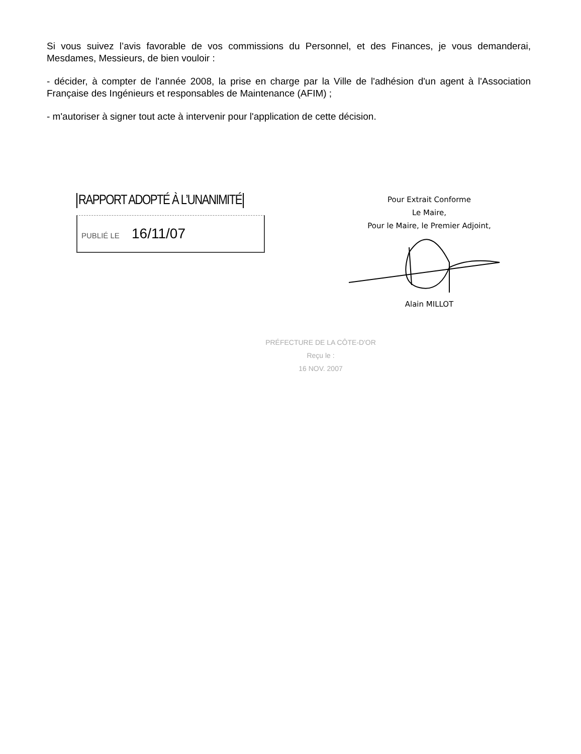Si vous suivez l’avis favorable de vos commissions du Personnel, et des Finances, je vous demanderai, Mesdames, Messieurs, de bien vouloir :
- décider, à compter de l'année 2008, la prise en charge par la Ville de l'adhésion d'un agent à l'Association Française des Ingénieurs et responsables de Maintenance (AFIM) ;
- m'autoriser à signer tout acte à intervenir pour l'application de cette décision.
RAPPORT ADOPTÉ À L’UNANIMITÉ
PUBLIÉ LE 16/11/07
Pour Extrait Conforme
Le Maire,
Pour le Maire, le Premier Adjoint,
Alain MILLOT
PRÉFECTURE DE LA CÔTE-D'OR
Reçu le :
16 NOV. 2007